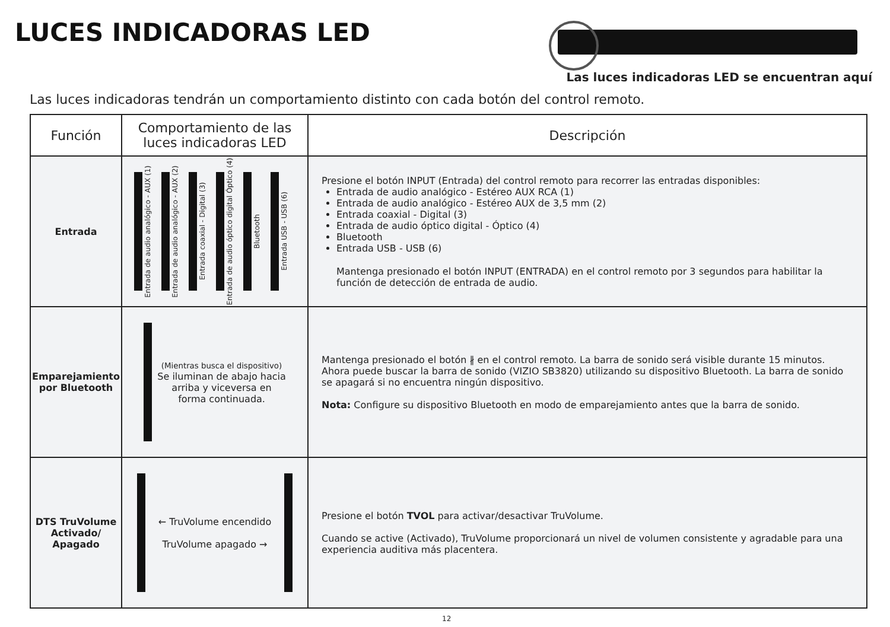LUCES INDICADORAS LED
Las luces indicadoras LED se encuentran aquí
Las luces indicadoras tendrán un comportamiento distinto con cada botón del control remoto.
| Función | Comportamiento de las luces indicadoras LED | Descripción |
| --- | --- | --- |
| Entrada | Entrada de audio analógico - AUX (1) Entrada de audio analógico - AUX (2) Entrada coaxial - Digital (3) Entrada de audio óptico digital Óptico (4) Bluetooth Entrada USB - USB (6) | Presione el botón INPUT (Entrada) del control remoto para recorrer las entradas disponibles: Entrada de audio analógico - Estéreo AUX RCA (1) Entrada de audio analógico - Estéreo AUX de 3,5 mm (2) Entrada coaxial - Digital (3) Entrada de audio óptico digital - Óptico (4) Bluetooth Entrada USB - USB (6) Mantenga presionado el botón INPUT (ENTRADA) en el control remoto por 3 segundos para habilitar la función de detección de entrada de audio. |
| Emparejamiento por Bluetooth | (Mientras busca el dispositivo) Se iluminan de abajo hacia arriba y viceversa en forma continuada. | Mantenga presionado el botón ∦ en el control remoto. La barra de sonido será visible durante 15 minutos. Ahora puede buscar la barra de sonido (VIZIO SB3820) utilizando su dispositivo Bluetooth. La barra de sonido se apagará si no encuentra ningún dispositivo. Nota: Configure su dispositivo Bluetooth en modo de emparejamiento antes que la barra de sonido. |
| DTS TruVolume Activado/ Apagado | ← TruVolume encendido TruVolume apagado → | Presione el botón TVOL para activar/desactivar TruVolume. Cuando se active (Activado), TruVolume proporcionará un nivel de volumen consistente y agradable para una experiencia auditiva más placentera. |
12